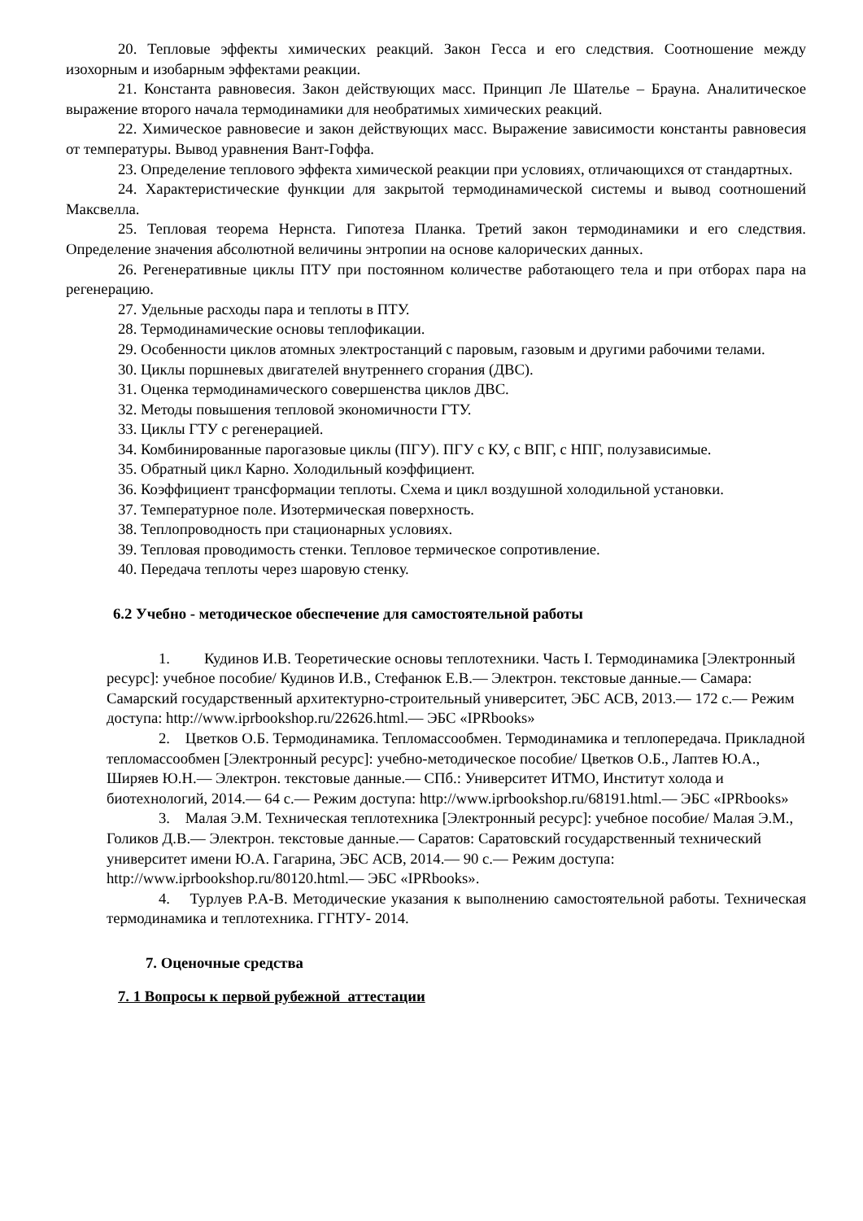20. Тепловые эффекты химических реакций. Закон Гесса и его следствия. Соотношение между изохорным и изобарным эффектами реакции.
21. Константа равновесия. Закон действующих масс. Принцип Ле Шателье – Брауна. Аналитическое выражение второго начала термодинамики для необратимых химических реакций.
22. Химическое равновесие и закон действующих масс. Выражение зависимости константы равновесия от температуры. Вывод уравнения Вант-Гоффа.
23. Определение теплового эффекта химической реакции при условиях, отличающихся от стандартных.
24. Характеристические функции для закрытой термодинамической системы и вывод соотношений Максвелла.
25. Тепловая теорема Нернста. Гипотеза Планка. Третий закон термодинамики и его следствия. Определение значения абсолютной величины энтропии на основе калорических данных.
26. Регенеративные циклы ПТУ при постоянном количестве работающего тела и при отборах пара на регенерацию.
27. Удельные расходы пара и теплоты в ПТУ.
28. Термодинамические основы теплофикации.
29. Особенности циклов атомных электростанций с паровым, газовым и другими рабочими телами.
30. Циклы поршневых двигателей внутреннего сгорания (ДВС).
31. Оценка термодинамического совершенства циклов ДВС.
32. Методы повышения тепловой экономичности ГТУ.
33. Циклы ГТУ с регенерацией.
34. Комбинированные парогазовые циклы (ПГУ). ПГУ с КУ, с ВПГ, с НПГ, полузависимые.
35. Обратный цикл Карно. Холодильный коэффициент.
36. Коэффициент трансформации теплоты. Схема и цикл воздушной холодильной установки.
37. Температурное поле. Изотермическая поверхность.
38. Теплопроводность при стационарных условиях.
39. Тепловая проводимость стенки. Тепловое термическое сопротивление.
40. Передача теплоты через шаровую стенку.
6.2 Учебно - методическое обеспечение для самостоятельной работы
1. Кудинов И.В. Теоретические основы теплотехники. Часть I. Термодинамика [Электронный ресурс]: учебное пособие/ Кудинов И.В., Стефанюк Е.В.— Электрон. текстовые данные.— Самара: Самарский государственный архитектурно-строительный университет, ЭБС АСВ, 2013.— 172 c.— Режим доступа: http://www.iprbookshop.ru/22626.html.— ЭБС «IPRbooks»
2. Цветков О.Б. Термодинамика. Тепломассообмен. Термодинамика и теплопередача. Прикладной тепломассообмен [Электронный ресурс]: учебно-методическое пособие/ Цветков О.Б., Лаптев Ю.А., Ширяев Ю.Н.— Электрон. текстовые данные.— СПб.: Университет ИТМО, Институт холода и биотехнологий, 2014.— 64 c.— Режим доступа: http://www.iprbookshop.ru/68191.html.— ЭБС «IPRbooks»
3. Малая Э.М. Техническая теплотехника [Электронный ресурс]: учебное пособие/ Малая Э.М., Голиков Д.В.— Электрон. текстовые данные.— Саратов: Саратовский государственный технический университет имени Ю.А. Гагарина, ЭБС АСВ, 2014.— 90 c.— Режим доступа: http://www.iprbookshop.ru/80120.html.— ЭБС «IPRbooks».
4. Турлуев Р.А-В. Методические указания к выполнению самостоятельной работы. Техническая термодинамика и теплотехника. ГГНТУ- 2014.
7. Оценочные средства
7. 1 Вопросы к первой рубежной аттестации